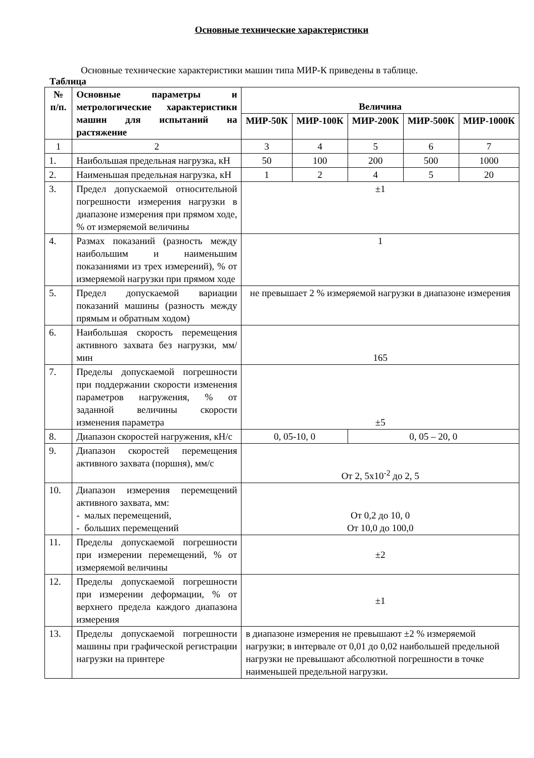Основные технические характеристики
Основные технические характеристики машин типа МИР-К приведены в таблице.
Таблица
| № п/п. | Основные параметры и метрологические характеристики машин для испытаний на растяжение | Величина | | | | |
| --- | --- | --- | --- | --- | --- | --- |
| | | МИР-50К | МИР-100К | МИР-200К | МИР-500К | МИР-1000К |
| 1 | 2 | 3 | 4 | 5 | 6 | 7 |
| 1. | Наибольшая предельная нагрузка, кН | 50 | 100 | 200 | 500 | 1000 |
| 2. | Наименьшая предельная нагрузка, кН | 1 | 2 | 4 | 5 | 20 |
| 3. | Предел допускаемой относительной погрешности измерения нагрузки в диапазоне измерения при прямом ходе, % от измеряемой величины | ±1 | | | | |
| 4. | Размах показаний (разность между наибольшим и наименьшим показаниями из трех измерений), % от измеряемой нагрузки при прямом ходе | 1 | | | | |
| 5. | Предел допускаемой вариации показаний машины (разность между прямым и обратным ходом) | не превышает 2 % измеряемой нагрузки в диапазоне измерения | | | | |
| 6. | Наибольшая скорость перемещения активного захвата без нагрузки, мм/мин | 165 | | | | |
| 7. | Пределы допускаемой погрешности при поддержании скорости изменения параметров нагружения, % от заданной величины скорости изменения параметра | ±5 | | | | |
| 8. | Диапазон скоростей нагружения, кН/с | 0, 05-10, 0 | | 0, 05 – 20, 0 | | |
| 9. | Диапазон скоростей перемещения активного захвата (поршня), мм/с | От 2, 5х10<sup>-2</sup> до 2, 5 | | | | |
| 10. | Диапазон измерения перемещений активного захвата, мм: - малых перемещений, - больших перемещений | От 0,2 до 10, 0 От 10,0 до 100,0 | | | | |
| 11. | Пределы допускаемой погрешности при измерении перемещений, % от измеряемой величины | ±2 | | | | |
| 12. | Пределы допускаемой погрешности при измерении деформации, % от верхнего предела каждого диапазона измерения | ±1 | | | | |
| 13. | Пределы допускаемой погрешности машины при графической регистрации нагрузки на принтере | в диапазоне измерения не превышают ±2 % измеряемой нагрузки; в интервале от 0,01 до 0,02 наибольшей предельной нагрузки не превышают абсолютной погрешности в точке наименьшей предельной нагрузки. | | | | |